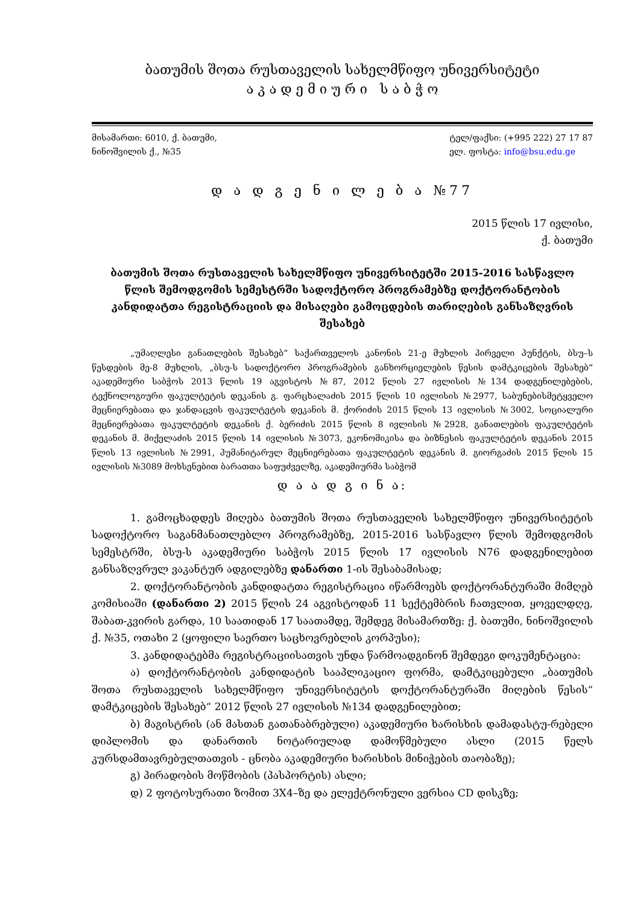ბათუმის შოთა რუსთაველის სახელმწიფო უნივერსიტეტი
ა კ ა დ ე მ ი უ რ ი ს ა ბ ჭ ო
მისამართი: 6010, ქ. ბათუმი,
ნინოშვილის ქ., №35
ტელ/ფაქსი: (+995 222) 27 17 87
ელ. ფოსტა: info@bsu.edu.ge
დ ა დ გ ე ნ ი ლ ე ბ ა №77
2015 წლის 17 ივლისი,
ქ. ბათუმი
ბათუმის შოთა რუსთაველის სახელმწიფო უნივერსიტეტში 2015-2016 სასწავლო წლის შემოდგომის სემესტრში სადოქტორო პროგრამებზე დოქტორანტობის კანდიდატთა რეგისტრაციის და მისაღები გამოცდების თარიღების განსაზღვრის შესახებ
„უმაღლესი განათლების შესახებ“ საქართველოს კანონის 21-ე მუხლის პირველი პუნქტის, ბსუ–ს წესდების მე-8 მუხლის, „ბსუ-ს სადოქტორო პროგრამების განხორციელების წესის დამტკიცების შესახებ“ აკადემიური საბჭოს 2013 წლის 19 აგვისტოს №87, 2012 წლის 27 ივლისის №134 დადგენილებების, ტექნოლოგიური ფაკულტეტის დეკანის გ. ფარცხალაძის 2015 წლის 10 ივლისის №2977, საბუნებისმეტყველო მეცნიერებათა და ჯანდაცვის ფაკულტეტის დეკანის მ. ქორიძის 2015 წლის 13 ივლისის №3002, სოციალური მეცნიერებათა ფაკულტეტის დეკანის ქ. ბერიძის 2015 წლის 8 ივლისის №2928, განათლების ფაკულტეტის დეკანის მ. მიქელაძის 2015 წლის 14 ივლისის №3073, ეკონომიკისა და ბიზნესის ფაკულტეტის დეკანის 2015 წლის 13 ივლისის №2991, ჰუმანიტარულ მეცნიერებათა ფაკულტეტის დეკანის მ. გიორგაძის 2015 წლის 15 ივლისის №3089 მოხსენებით ბარათთა საფუძველზე, აკადემიურმა საბჭომ
დ ა ა დ გ ი ნ ა:
1. გამოცხადდეს მიღება ბათუმის შოთა რუსთაველის სახელმწიფო უნივერსიტეტის სადოქტორო საგანმანათლებლო პროგრამებზე, 2015-2016 სასწავლო წლის შემოდგომის სემესტრში, ბსუ-ს აკადემიური საბჭოს 2015 წლის 17 ივლისის N76 დადგენილებით განსაზღვრულ ვაკანტურ ადგილებზე დანართი 1-ის შესაბამისად;
2. დოქტორანტობის კანდიდატთა რეგისტრაცია იწარმოებს დოქტორანტურაში მიმღებ კომისიაში (დანართი 2) 2015 წლის 24 აგვისტოდან 11 სექტემბრის ჩათვლით, ყოველდღე, შაბათ-კვირის გარდა, 10 საათიდან 17 საათამდე, შემდეგ მისამართზე: ქ. ბათუმი, ნინოშვილის ქ. №35, ოთახი 2 (ყოფილი საერთო საცხოვრებლის კორპუსი);
3. კანდიდატებმა რეგისტრაციისათვის უნდა წარმოადგინონ შემდეგი დოკუმენტაცია:
ა) დოქტორანტობის კანდიდატის სააპლიკაციო ფორმა, დამტკიცებული „ბათუმის შოთა რუსთაველის სახელმწიფო უნივერსიტეტის დოქტორანტურაში მიღების წესის“ დამტკიცების შესახებ“ 2012 წლის 27 ივლისის №134 დადგენილებით;
ბ) მაგისტრის (ან მასთან გათანაბრებული) აკადემიური ხარისხის დამადასტუ-რებელი დიპლომის და დანართის ნოტარიულად დამოწმებული ასლი (2015 წელს კურსდამთავრებულთათვის - ცნობა აკადემიური ხარისხის მინიჭების თაობაზე);
გ) პირადობის მოწმობის (პასპორტის) ასლი;
დ) 2 ფოტოსურათი ზომით 3X4–ზე და ელექტრონული ვერსია CD დისკზე;